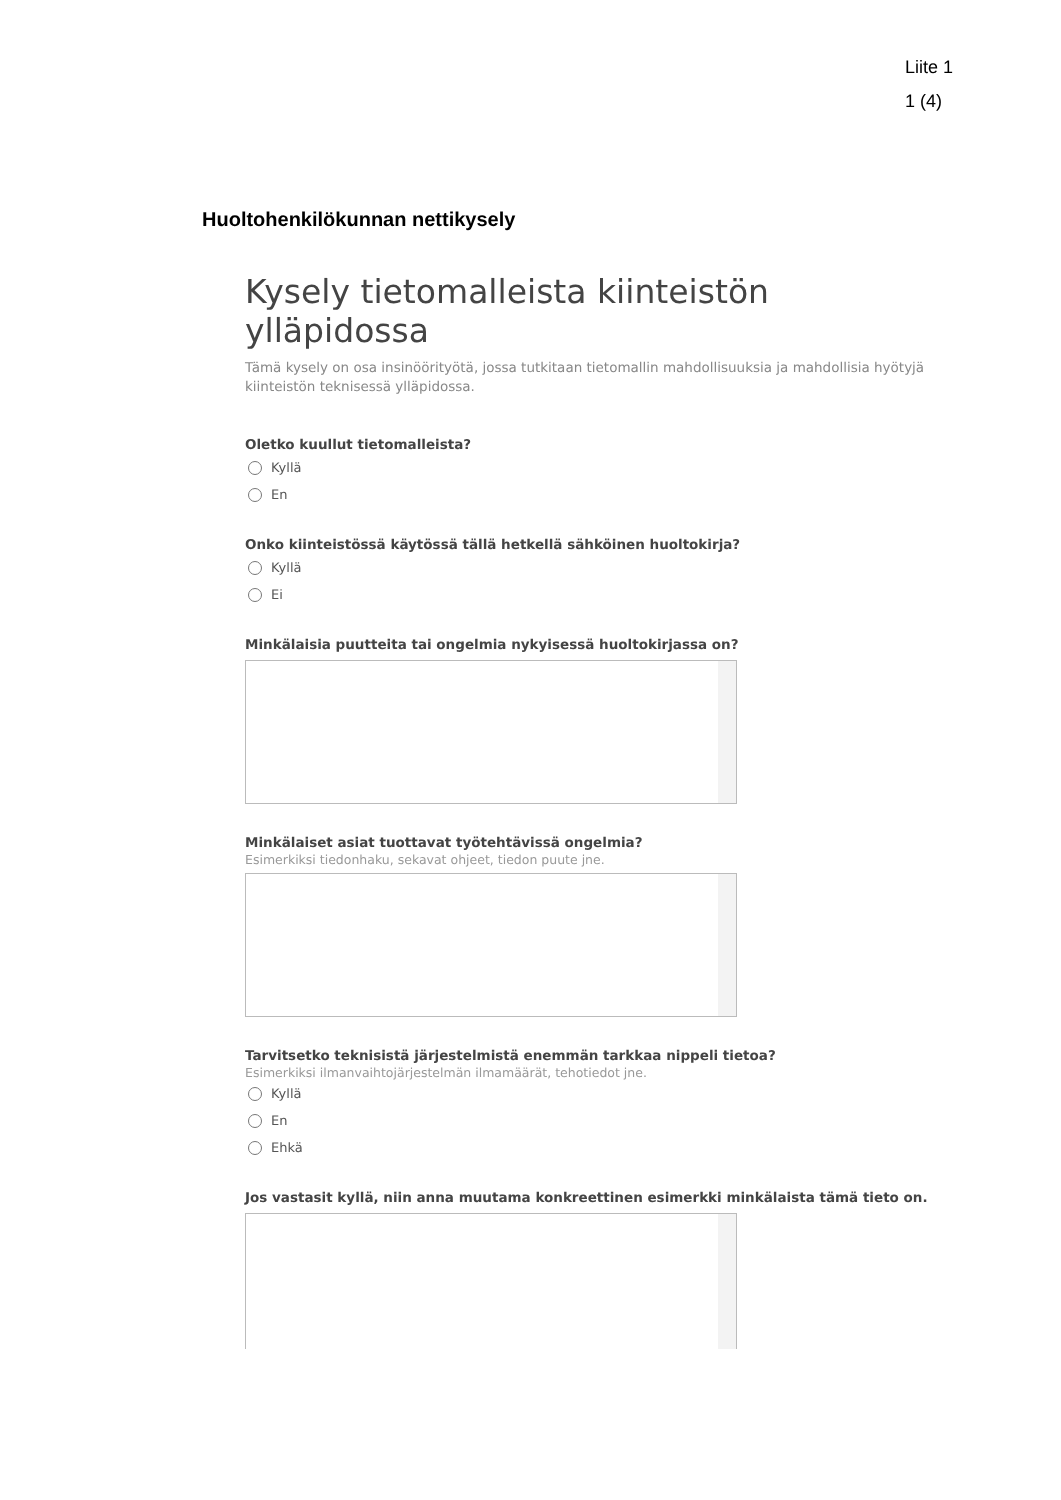Liite 1
1 (4)
Huoltohenkilökunnan nettikysely
Kysely tietomalleista kiinteistön ylläpidossa
Tämä kysely on osa insinöörityötä, jossa tutkitaan tietomallin mahdollisuuksia ja mahdollisia hyötyjä kiinteistön teknisessä ylläpidossa.
Oletko kuullut tietomalleista?
Kyllä
En
Onko kiinteistössä käytössä tällä hetkellä sähköinen huoltokirja?
Kyllä
Ei
Minkälaisia puutteita tai ongelmia nykyisessä huoltokirjassa on?
Minkälaiset asiat tuottavat työtehtävissä ongelmia?
Esimerkiksi tiedonhaku, sekavat ohjeet, tiedon puute jne.
Tarvitsetko teknisistä järjestelmistä enemmän tarkkaa nippeli tietoa?
Esimerkiksi ilmanvaihtojärjestelmän ilmamäärät, tehotiedot jne.
Kyllä
En
Ehkä
Jos vastasit kyllä, niin anna muutama konkreettinen esimerkki minkälaista tämä tieto on.